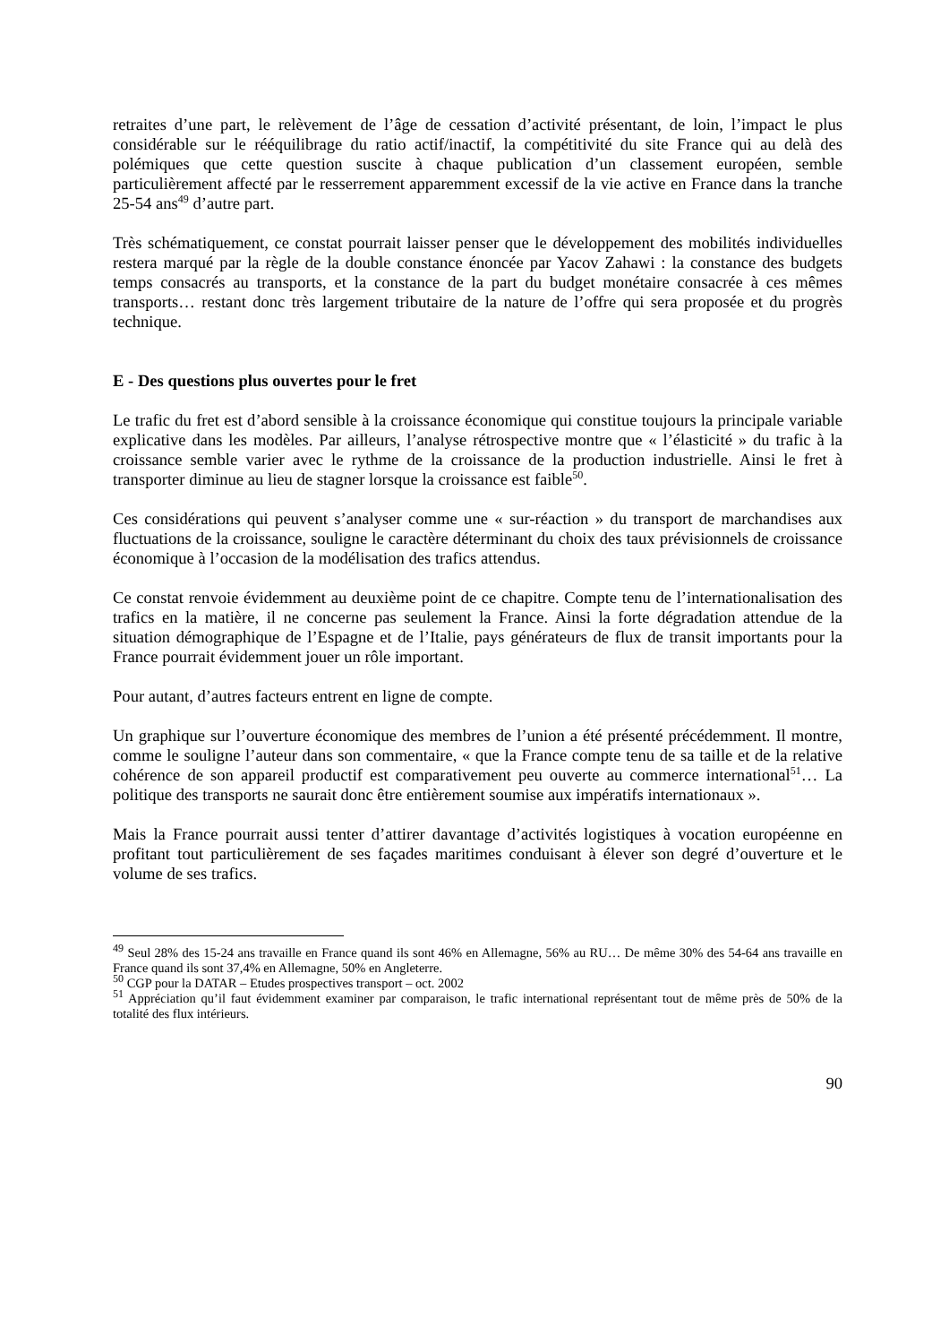retraites d’une part, le relèvement de l’âge de cessation d’activité présentant, de loin, l’impact le plus considérable sur le rééquilibrage du ratio actif/inactif, la compétitivité du site France qui au delà des polémiques que cette question suscite à chaque publication d’un classement européen, semble particulièrement affecté par le resserrement apparemment excessif de la vie active en France dans la tranche 25-54 ans<sup>49</sup> d’autre part.
Très schématiquement, ce constat pourrait laisser penser que le développement des mobilités individuelles restera marqué par la règle de la double constance énoncée par Yacov Zahawi : la constance des budgets temps consacrés au transports, et la constance de la part du budget monétaire consacrée à ces mêmes transports… restant donc très largement tributaire de la nature de l’offre qui sera proposée et du progrès technique.
E - Des questions plus ouvertes pour le fret
Le trafic du fret est d’abord sensible à la croissance économique qui constitue toujours la principale variable explicative dans les modèles. Par ailleurs, l’analyse rétrospective montre que « l’élasticité » du trafic à la croissance semble varier avec le rythme de la croissance de la production industrielle. Ainsi le fret à transporter diminue au lieu de stagner lorsque la croissance est faible<sup>50</sup>.
Ces considérations qui peuvent s’analyser comme une « sur-réaction » du transport de marchandises aux fluctuations de la croissance, souligne le caractère déterminant du choix des taux prévisionnels de croissance économique à l’occasion de la modélisation des trafics attendus.
Ce constat renvoie évidemment au deuxième point de ce chapitre. Compte tenu de l’internationalisation des trafics en la matière, il ne concerne pas seulement la France. Ainsi la forte dégradation attendue de la situation démographique de l’Espagne et de l’Italie, pays générateurs de flux de transit importants pour la France pourrait évidemment jouer un rôle important.
Pour autant, d’autres facteurs entrent en ligne de compte.
Un graphique sur l’ouverture économique des membres de l’union a été présenté précédemment. Il montre, comme le souligne l’auteur dans son commentaire, « que la France compte tenu de sa taille et de la relative cohérence de son appareil productif est comparativement peu ouverte au commerce international<sup>51</sup>… La politique des transports ne saurait donc être entièrement soumise aux impératifs internationaux ».
Mais la France pourrait aussi tenter d’attirer davantage d’activités logistiques à vocation européenne en profitant tout particulièrement de ses façades maritimes conduisant à élever son degré d’ouverture et le volume de ses trafics.
<sup>49</sup> Seul 28% des 15-24 ans travaille en France quand ils sont 46% en Allemagne, 56% au RU… De même 30% des 54-64 ans travaille en France quand ils sont 37,4% en Allemagne, 50% en Angleterre.
<sup>50</sup> CGP pour la DATAR – Etudes prospectives transport – oct. 2002
<sup>51</sup> Appréciation qu’il faut évidemment examiner par comparaison, le trafic international représentant tout de même près de 50% de la totalité des flux intérieurs.
90